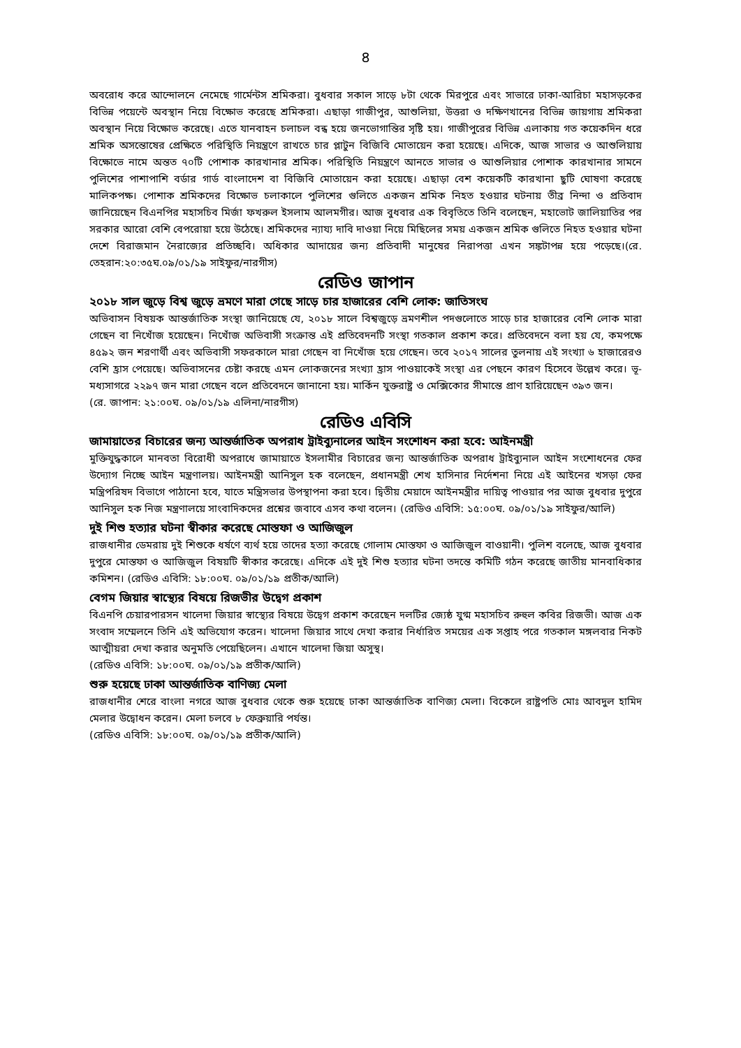৪
অবরোধ করে আন্দোলনে নেমেছে গার্মেন্টস শ্রমিকরা। বুধবার সকাল সাড়ে ৮টা থেকে মিরপুরে এবং সাভারে ঢাকা-আরিচা মহাসড়কের বিভিন্ন পয়েন্টে অবস্থান নিয়ে বিক্ষোভ করেছে শ্রমিকরা। এছাড়া গাজীপুর, আশুলিয়া, উত্তরা ও দক্ষিণখানের বিভিন্ন জায়গায় শ্রমিকরা অবস্থান নিয়ে বিক্ষোভ করেছে। এতে যানবাহন চলাচল বন্ধ হয়ে জনভোগান্তির সৃষ্টি হয়। গাজীপুরের বিভিন্ন এলাকায় গত কয়েকদিন ধরে শ্রমিক অসন্তোষের প্রেক্ষিতে পরিস্থিতি নিয়ন্ত্রণে রাখতে চার প্লাটুন বিজিবি মোতায়েন করা হয়েছে। এদিকে, আজ সাভার ও আশুলিয়ায় বিক্ষোভে নামে অন্তত ৭০টি পোশাক কারখানার শ্রমিক। পরিস্থিতি নিয়ন্ত্রণে আনতে সাভার ও আশুলিয়ার পোশাক কারখানার সামনে পুলিশের পাশাপাশি বর্ডার গার্ড বাংলাদেশ বা বিজিবি মোতায়েন করা হয়েছে। এছাড়া বেশ কয়েকটি কারখানা ছুটি ঘোষণা করেছে মালিকপক্ষ। পোশাক শ্রমিকদের বিক্ষোভ চলাকালে পুলিশের গুলিতে একজন শ্রমিক নিহত হওয়ার ঘটনায় তীব্র নিন্দা ও প্রতিবাদ জানিয়েছেন বিএনপির মহাসচিব মির্জা ফখরুল ইসলাম আলমগীর। আজ বুধবার এক বিবৃতিতে তিনি বলেছেন, মহাভোট জালিয়াতির পর সরকার আরো বেশি বেপরোয়া হয়ে উঠেছে। শ্রমিকদের ন্যায্য দাবি দাওয়া নিয়ে মিছিলের সময় একজন শ্রমিক গুলিতে নিহত হওয়ার ঘটনা দেশে বিরাজমান নৈরাজ্যের প্রতিচ্ছবি। অধিকার আদায়ের জন্য প্রতিবাদী মানুষের নিরাপত্তা এখন সঙ্কটাপন্ন হয়ে পড়েছে।(রে. তেহরান:২০:৩৫ঘ.০৯/০১/১৯ সাইফুর/নারগীস)
রেডিও জাপান
২০১৮ সাল জুড়ে বিশ্ব জুড়ে ভ্রমণে মারা গেছে সাড়ে চার হাজারের বেশি লোক: জাতিসংঘ
অভিবাসন বিষয়ক আন্তর্জাতিক সংস্থা জানিয়েছে যে, ২০১৮ সালে বিশ্বজুড়ে ভ্রমণশীল পদগুলোতে সাড়ে চার হাজারের বেশি লোক মারা গেছেন বা নিখোঁজ হয়েছেন। নিখোঁজ অভিবাসী সংক্রান্ত এই প্রতিবেদনটি সংস্থা গতকাল প্রকাশ করে। প্রতিবেদনে বলা হয় যে, কমপক্ষে ৪৫৯২ জন শরণার্থী এবং অভিবাসী সফরকালে মারা গেছেন বা নিখোঁজ হয়ে গেছেন। তবে ২০১৭ সালের তুলনায় এই সংখ্যা ৬ হাজারেরও বেশি হ্রাস পেয়েছে। অভিবাসনের চেষ্টা করছে এমন লোকজনের সংখ্যা হ্রাস পাওয়াকেই সংস্থা এর পেছনে কারণ হিসেবে উল্লেখ করে। ভূ-মধ্যসাগরে ২২৯৭ জন মারা গেছেন বলে প্রতিবেদনে জানানো হয়। মার্কিন যুক্তরাষ্ট্র ও মেক্সিকোর সীমান্তে প্রাণ হারিয়েছেন ৩৯৩ জন।
(রে. জাপান: ২১:০০ঘ. ০৯/০১/১৯ এলিনা/নারগীস)
রেডিও এবিসি
জামায়াতের বিচারের জন্য আন্তর্জাতিক অপরাধ ট্রাইব্যুনালের আইন সংশোধন করা হবে: আইনমন্ত্রী
মুক্তিযুদ্ধকালে মানবতা বিরোধী অপরাধে জামায়াতে ইসলামীর বিচারের জন্য আন্তর্জাতিক অপরাধ ট্রাইব্যুনাল আইন সংশোধনের ফের উদ্যোগ নিচ্ছে আইন মন্ত্রণালয়। আইনমন্ত্রী আনিসুল হক বলেছেন, প্রধানমন্ত্রী শেখ হাসিনার নির্দেশনা নিয়ে এই আইনের খসড়া ফের মন্ত্রিপরিষদ বিভাগে পাঠানো হবে, যাতে মন্ত্রিসভার উপস্থাপনা করা হবে। দ্বিতীয় মেয়াদে আইনমন্ত্রীর দায়িত্ব পাওয়ার পর আজ বুধবার দুপুরে আনিসুল হক নিজ মন্ত্রণালয়ে সাংবাদিকদের প্রশ্নের জবাবে এসব কথা বলেন। (রেডিও এবিসি: ১৫:০০ঘ. ০৯/০১/১৯ সাইফুর/আলি)
দুই শিশু হত্যার ঘটনা স্বীকার করেছে মোস্তফা ও আজিজুল
রাজধানীর ডেমরায় দুই শিশুকে ধর্ষণে ব্যর্থ হয়ে তাদের হত্যা করেছে গোলাম মোস্তফা ও আজিজুল বাওয়ানী। পুলিশ বলেছে, আজ বুধবার দুপুরে মোস্তফা ও আজিজুল বিষয়টি স্বীকার করেছে। এদিকে এই দুই শিশু হত্যার ঘটনা তদন্তে কমিটি গঠন করেছে জাতীয় মানবাধিকার কমিশন। (রেডিও এবিসি: ১৮:০০ঘ. ০৯/০১/১৯ প্রতীক/আলি)
বেগম জিয়ার স্বাস্থ্যের বিষয়ে রিজভীর উদ্বেগ প্রকাশ
বিএনপি চেয়ারপারসন খালেদা জিয়ার স্বাস্থ্যের বিষয়ে উদ্বেগ প্রকাশ করেছেন দলটির জ্যেষ্ঠ যুগ্ম মহাসচিব রুহুল কবির রিজভী। আজ এক সংবাদ সম্মেলনে তিনি এই অভিযোগ করেন। খালেদা জিয়ার সাথে দেখা করার নির্ধারিত সময়ের এক সপ্তাহ পরে গতকাল মঙ্গলবার নিকট আত্মীয়রা দেখা করার অনুমতি পেয়েছিলেন। এখানে খালেদা জিয়া অসুস্থ।
(রেডিও এবিসি: ১৮:০০ঘ. ০৯/০১/১৯ প্রতীক/আলি)
শুরু হয়েছে ঢাকা আন্তর্জাতিক বাণিজ্য মেলা
রাজধানীর শেরে বাংলা নগরে আজ বুধবার থেকে শুরু হয়েছে ঢাকা আন্তর্জাতিক বাণিজ্য মেলা। বিকেলে রাষ্ট্রপতি মোঃ আবদুল হামিদ মেলার উদ্বোধন করেন। মেলা চলবে ৮ ফেব্রুয়ারি পর্যন্ত।
(রেডিও এবিসি: ১৮:০০ঘ. ০৯/০১/১৯ প্রতীক/আলি)